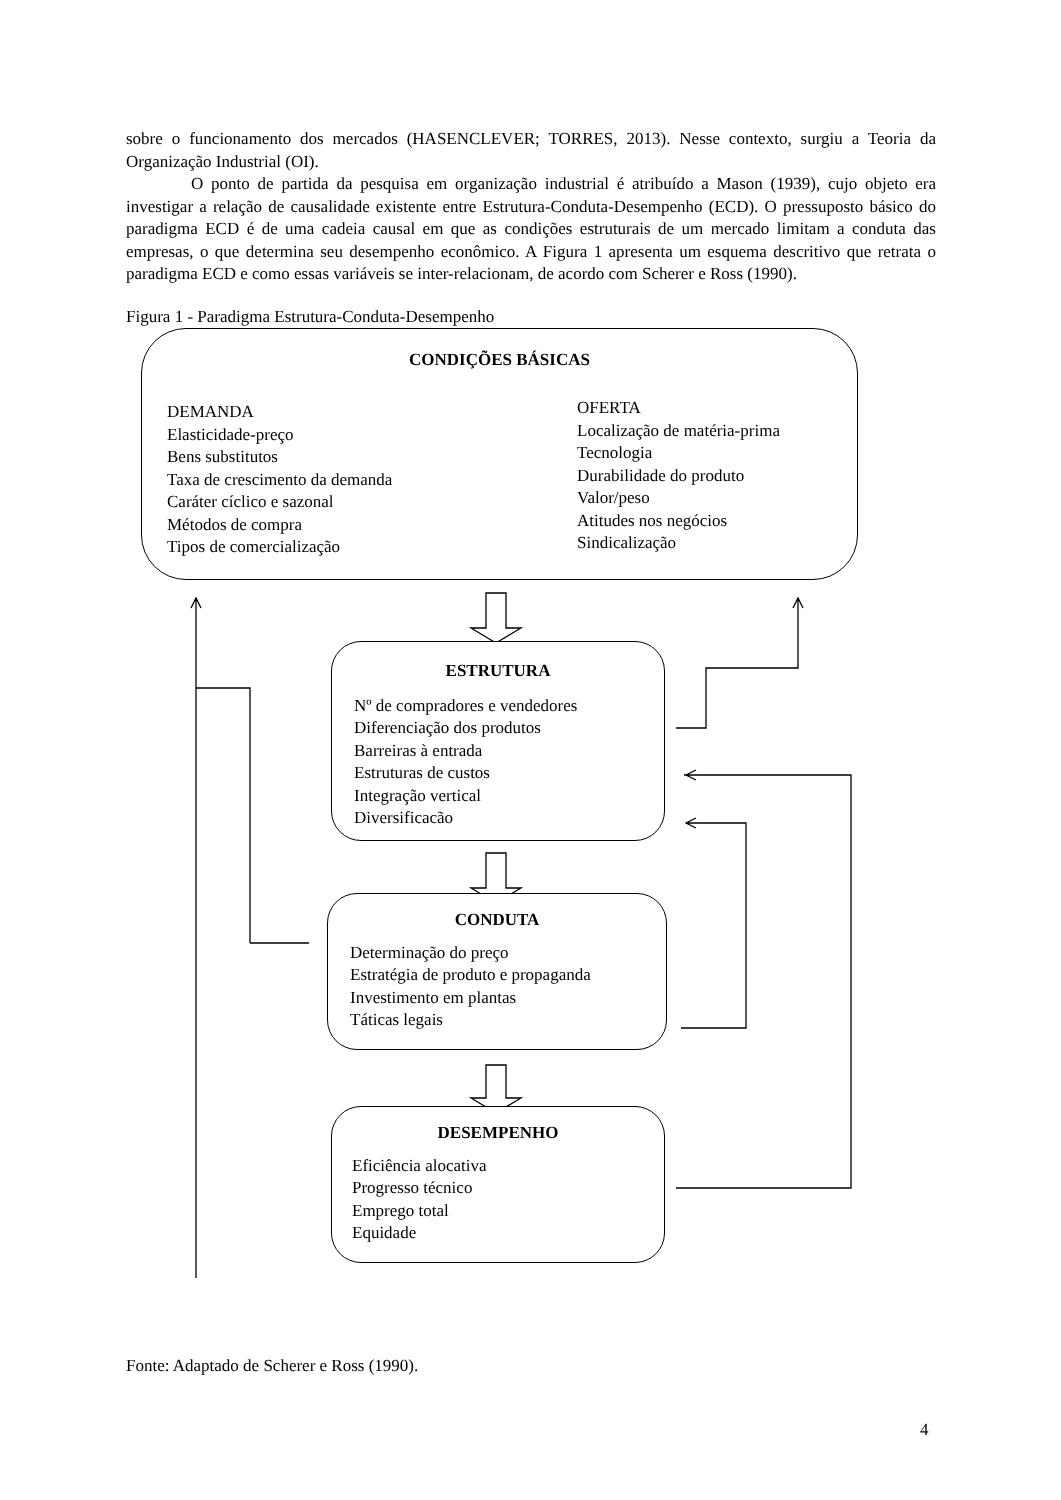sobre o funcionamento dos mercados (HASENCLEVER; TORRES, 2013). Nesse contexto, surgiu a Teoria da Organização Industrial (OI).
O ponto de partida da pesquisa em organização industrial é atribuído a Mason (1939), cujo objeto era investigar a relação de causalidade existente entre Estrutura-Conduta-Desempenho (ECD). O pressuposto básico do paradigma ECD é de uma cadeia causal em que as condições estruturais de um mercado limitam a conduta das empresas, o que determina seu desempenho econômico. A Figura 1 apresenta um esquema descritivo que retrata o paradigma ECD e como essas variáveis se inter-relacionam, de acordo com Scherer e Ross (1990).
Figura 1 - Paradigma Estrutura-Conduta-Desempenho
CONDIÇÕES BÁSICAS
DEMANDA
Elasticidade-preço
Bens substitutos
Taxa de crescimento da demanda
Caráter cíclico e sazonal
Métodos de compra
Tipos de comercialização
OFERTA
Localização de matéria-prima
Tecnologia
Durabilidade do produto
Valor/peso
Atitudes nos negócios
Sindicalização
ESTRUTURA
Nº de compradores e vendedores
Diferenciação dos produtos
Barreiras à entrada
Estruturas de custos
Integração vertical
Diversificacão
CONDUTA
Determinação do preço
Estratégia de produto e propaganda
Investimento em plantas
Táticas legais
DESEMPENHO
Eficiência alocativa
Progresso técnico
Emprego total
Equidade
Fonte: Adaptado de Scherer e Ross (1990).
4